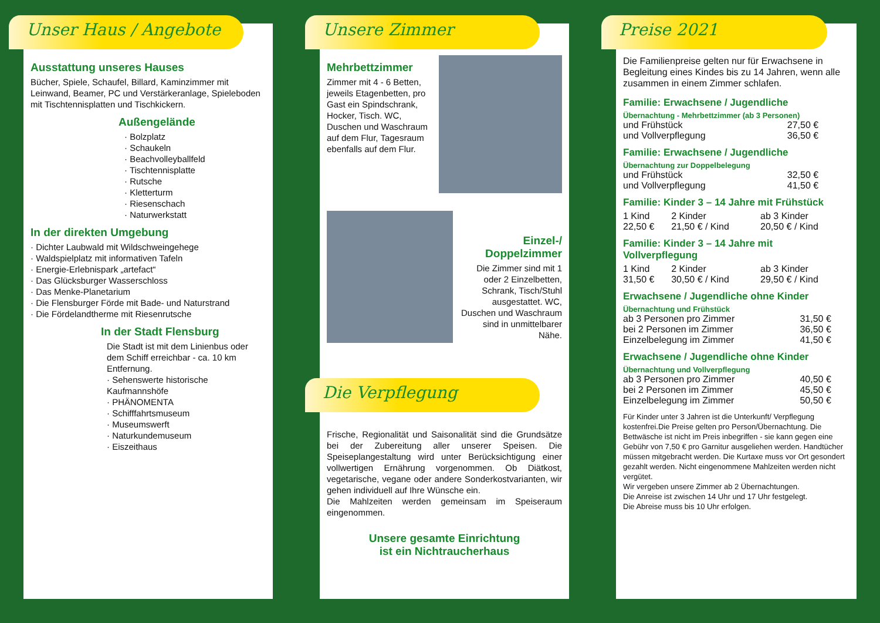Unser Haus / Angebote
Ausstattung unseres Hauses
Bücher, Spiele, Schaufel, Billard, Kaminzimmer mit Leinwand, Beamer, PC und Verstärkeranlage, Spieleboden mit Tischtennisplatten und Tischkickern.
Außengelände
· Bolzplatz
· Schaukeln
· Beachvolleyballfeld
· Tischtennisplatte
· Rutsche
· Kletterturm
· Riesenschach
· Naturwerkstatt
In der direkten Umgebung
· Dichter Laubwald mit Wildschweingehege
· Waldspielplatz mit informativen Tafeln
· Energie-Erlebnispark „artefact“
· Das Glücksburger Wasserschloss
· Das Menke-Planetarium
· Die Flensburger Förde mit Bade- und Naturstrand
· Die Fördelandtherme mit Riesenrutsche
In der Stadt Flensburg
Die Stadt ist mit dem Linienbus oder dem Schiff erreichbar - ca. 10 km Entfernung.
· Sehenswerte historische Kaufmannshöfe
· PHÄNOMENTA
· Schifffahrtsmuseum
· Museumswerft
· Naturkundemuseum
· Eiszeithaus
Unsere Zimmer
Mehrbettzimmer
Zimmer mit 4 - 6 Betten, jeweils Etagenbetten, pro Gast ein Spindschrank, Hocker, Tisch. WC, Duschen und Waschraum auf dem Flur, Tagesraum ebenfalls auf dem Flur.
Einzel-/ Doppelzimmer
Die Zimmer sind mit 1 oder 2 Einzelbetten, Schrank, Tisch/Stuhl ausgestattet. WC, Duschen und Waschraum sind in unmittelbarer Nähe.
Die Verpflegung
Frische, Regionalität und Saisonalität sind die Grundsätze bei der Zubereitung aller unserer Speisen. Die Speiseplangestaltung wird unter Berücksichtigung einer vollwertigen Ernährung vorgenommen. Ob Diätkost, vegetarische, vegane oder andere Sonderkostvarianten, wir gehen individuell auf Ihre Wünsche ein.
Die Mahlzeiten werden gemeinsam im Speiseraum eingenommen.
Unsere gesamte Einrichtung
ist ein Nichtraucherhaus
Preise 2021
Die Familienpreise gelten nur für Erwachsene in Begleitung eines Kindes bis zu 14 Jahren, wenn alle zusammen in einem Zimmer schlafen.
Familie: Erwachsene / Jugendliche
Übernachtung - Mehrbettzimmer (ab 3 Personen)
| und Frühstück | 27,50 € |
| und Vollverpflegung | 36,50 € |
Familie: Erwachsene / Jugendliche
Übernachtung zur Doppelbelegung
| und Frühstück | 32,50 € |
| und Vollverpflegung | 41,50 € |
Familie: Kinder 3 – 14 Jahre mit Frühstück
| 1 Kind | 2 Kinder | ab 3 Kinder |
| 22,50 € | 21,50 € / Kind | 20,50 € / Kind |
Familie: Kinder 3 – 14 Jahre mit Vollverpflegung
| 1 Kind | 2 Kinder | ab 3 Kinder |
| 31,50 € | 30,50 € / Kind | 29,50 € / Kind |
Erwachsene / Jugendliche ohne Kinder
Übernachtung und Frühstück
| ab 3 Personen pro Zimmer | 31,50 € |
| bei 2 Personen im Zimmer | 36,50 € |
| Einzelbelegung im Zimmer | 41,50 € |
Erwachsene / Jugendliche ohne Kinder
Übernachtung und Vollverpflegung
| ab 3 Personen pro Zimmer | 40,50 € |
| bei 2 Personen im Zimmer | 45,50 € |
| Einzelbelegung im Zimmer | 50,50 € |
Für Kinder unter 3 Jahren ist die Unterkunft/ Verpflegung kostenfrei.Die Preise gelten pro Person/Übernachtung. Die Bettwäsche ist nicht im Preis inbegriffen - sie kann gegen eine Gebühr von 7,50 € pro Garnitur ausgeliehen werden. Handtücher müssen mitgebracht werden. Die Kurtaxe muss vor Ort gesondert gezahlt werden. Nicht eingenommene Mahlzeiten werden nicht vergütet.
Wir vergeben unsere Zimmer ab 2 Übernachtungen.
Die Anreise ist zwischen 14 Uhr und 17 Uhr festgelegt.
Die Abreise muss bis 10 Uhr erfolgen.